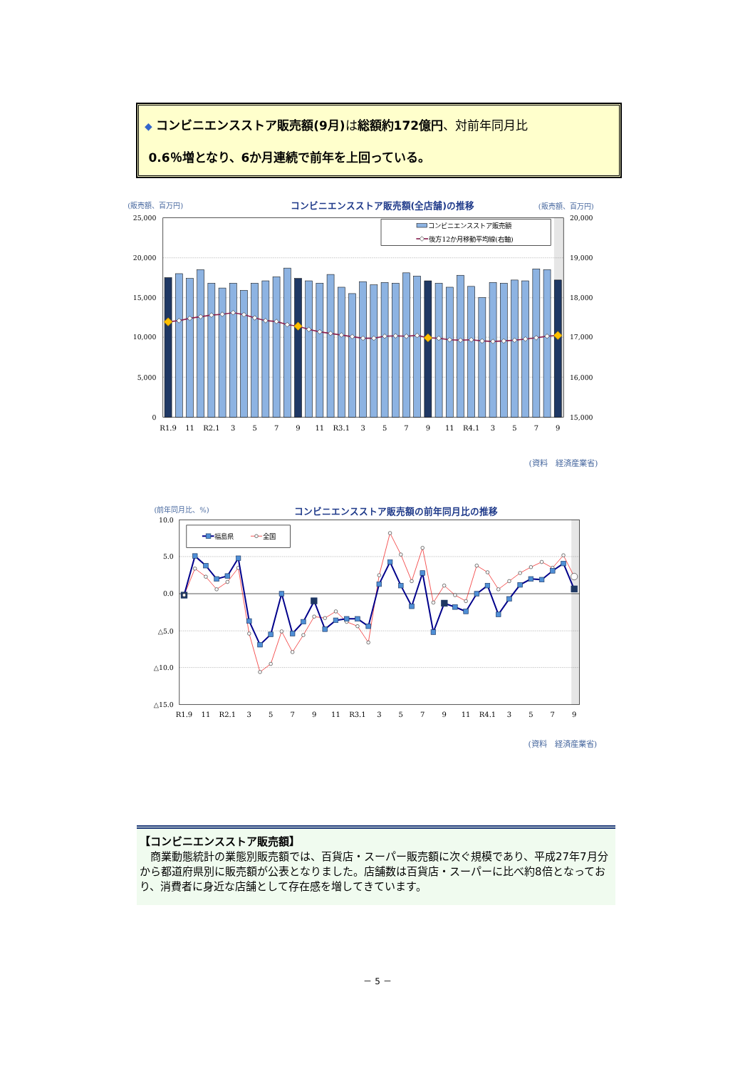◆ コンビニエンスストア販売額(9月) は総額約172億円、対前年同月比
0.6％増となり、6か月連続で前年を上回っている。
(販売額、百万円)
コンビニエンスストア販売額(全店舗)の推移
(販売額、百万円)
25,000
20,000
15,000
10,000
5,000
0
20,000
19,000
18,000
17,000
16,000
15,000
コンビニエンスストア販売額
後方12か月移動平均線(右軸)
R1.9
11
R2.1
3
5
7
9
11
R3.1
3
5
7
9
11
R4.1
3
5
7
9
(資料　経済産業省)
(前年同月比、%)
コンビニエンスストア販売額の前年同月比の推移
10.0
5.0
0.0
△5.0
△10.0
△15.0
福島県
全国
R1.9
11
R2.1
3
5
7
9
11
R3.1
3
5
7
9
11
R4.1
3
5
7
9
(資料　経済産業省)
【コンビニエンスストア販売額】
　商業動態統計の業態別販売額では、百貨店・スーパー販売額に次ぐ規模であり、平成27年7月分から都道府県別に販売額が公表となりました。店舗数は百貨店・スーパーに比べ約8倍となっており、消費者に身近な店舗として存在感を増してきています。
－ 5 －